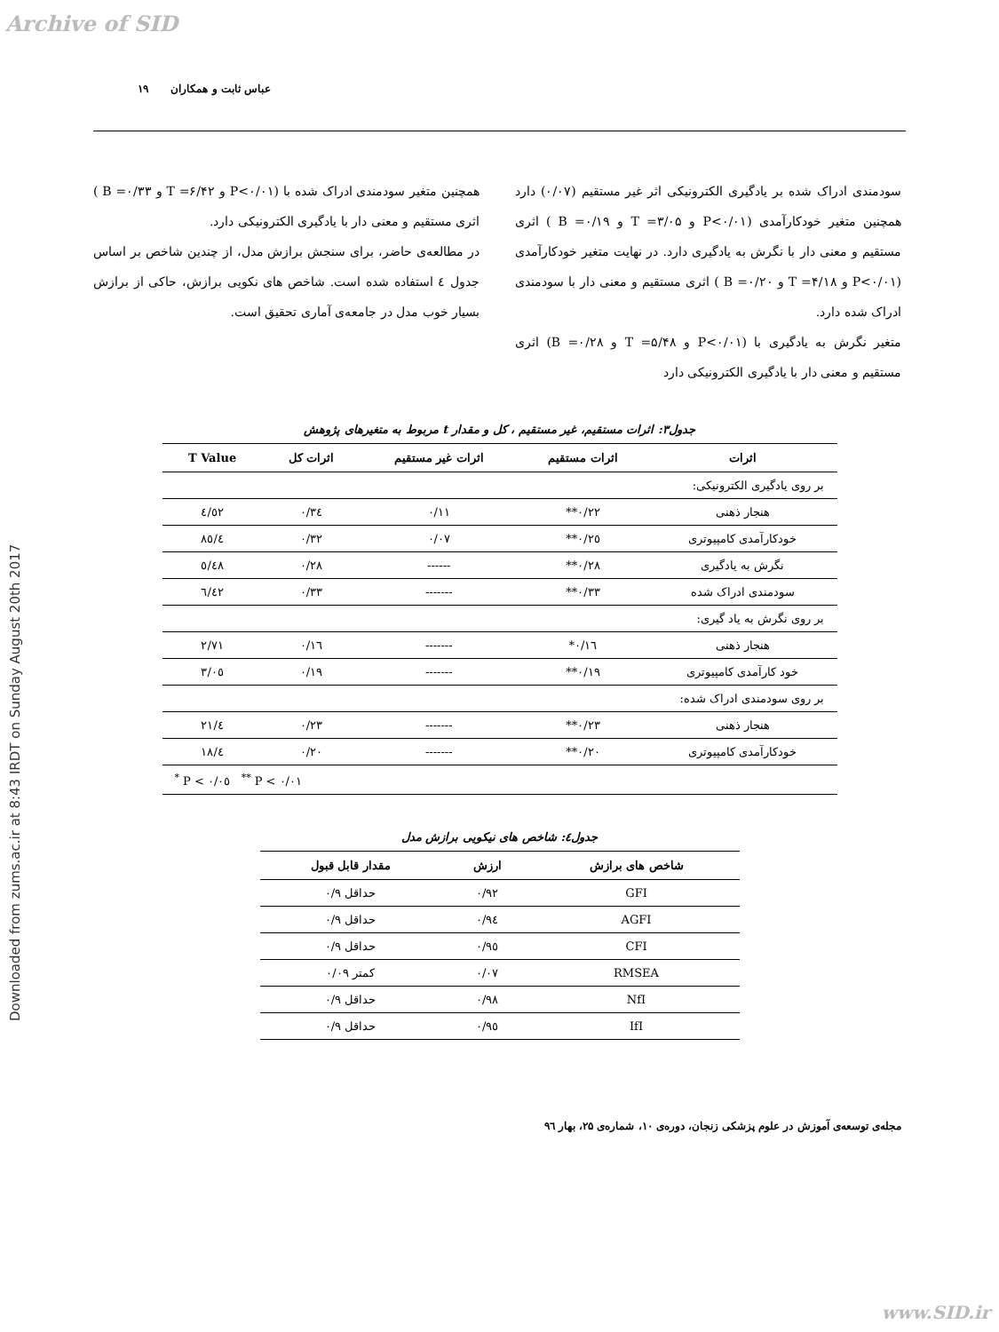Archive of SID
Downloaded from zums.ac.ir at 8:43 IRDT on Sunday August 20th 2017
عباس ثابت و همکاران ۱۹
سودمندی ادراک شده بر یادگیری الکترونیکی اثر غیر مستقیم (۰/۰۷) دارد همچنین متغیر خودکارآمدی (P<۰/۰۱ و T =۳/۰۵ و B =۰/۱۹ ) اثری مستقیم و معنی دار با نگرش به یادگیری دارد. در نهایت متغیر خودکارآمدی (P<۰/۰۱ و T =۴/۱۸ و B =۰/۲۰ ) اثری مستقیم و معنی دار با سودمندی ادراک شده دارد.
متغیر نگرش به یادگیری با (P<۰/۰۱ و T =۵/۴۸ و ۰/۲۸= B) اثری مستقیم و معنی دار با یادگیری الکترونیکی دارد
همچنین متغیر سودمندی ادراک شده با (P<۰/۰۱ و T =۶/۴۲ و B =۰/۳۳ ) اثری مستقیم و معنی دار با یادگیری الکترونیکی دارد.
در مطالعه‌ی حاضر، برای سنجش برازش مدل، از چندین شاخص بر اساس جدول ٤ استفاده شده است. شاخص های نکویی برازش، حاکی از برازش بسیار خوب مدل در جامعه‌ی آماری تحقیق است.
جدول۳: اثرات مستقیم، غیر مستقیم ، کل و مقدار t مربوط به متغیرهای پژوهش
| اثرات | اثرات مستقیم | اثرات غیر مستقیم | اثرات کل | T Value |
| --- | --- | --- | --- | --- |
| بر روی یادگیری الکترونیکی: | | | | |
| هنجار ذهنی | ۰/۲۲** | ۰/۱۱ | ۰/۳٤ | ٤/٥۲ |
| خودکارآمدی کامپیوتری | ۰/۲٥** | ۰/۰۷ | ۰/۳۲ | ٤/۸٥ |
| نگرش به یادگیری | ۰/۲۸** | ------ | ۰/۲۸ | ٥/٤۸ |
| سودمندی ادراک شده | ۰/۳۳** | ------- | ۰/۳۳ | ٦/٤۲ |
| بر روی نگرش به یاد گیری: | | | | |
| هنجار ذهنی | ۰/۱٦* | ------- | ۰/۱٦ | ۲/۷۱ |
| خود کارآمدی کامپیوتری | ۰/۱۹** | ------- | ۰/۱۹ | ۳/۰٥ |
| بر روی سودمندی ادراک شده: | | | | |
| هنجار ذهنی | ۰/۲۳** | ------- | ۰/۲۳ | ٤/۲۱ |
| خودکارآمدی کامپیوتری | ۰/۲۰** | ------- | ۰/۲۰ | ٤/۱۸ |
| <sup>*</sup> P < ۰/۰٥ <sup>**</sup> P < ۰/۰۱ | | | | |
جدول٤: شاخص های نیکویی برازش مدل
| شاخص های برازش | ارزش | مقدار قابل قبول |
| --- | --- | --- |
| GFI | ۰/۹۲ | حداقل ۰/۹ |
| AGFI | ۰/۹٤ | حداقل ۰/۹ |
| CFI | ۰/۹٥ | حداقل ۰/۹ |
| RMSEA | ۰/۰۷ | کمتر ۰/۰۹ |
| NfI | ۰/۹۸ | حداقل ۰/۹ |
| IfI | ۰/۹٥ | حداقل ۰/۹ |
مجله‌ی توسعه‌ی آموزش در علوم پزشکی زنجان، دوره‌ی ۱۰، شماره‌ی ۲۵، بهار ۹٦
www.SID.ir